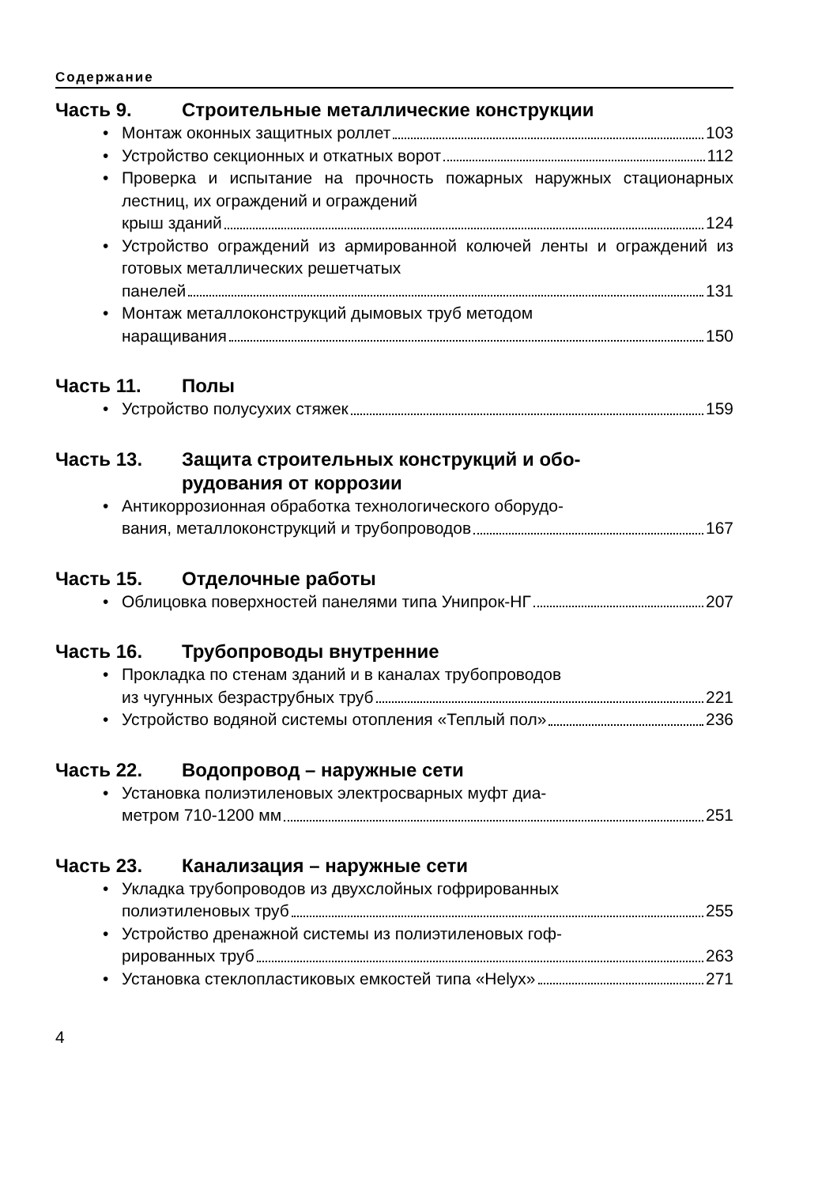Содержание
Часть 9. Строительные металлические конструкции
• Монтаж оконных защитных роллет 103
• Устройство секционных и откатных ворот 112
• Проверка и испытание на прочность пожарных наружных стационарных лестниц, их ограждений и ограждений
крыш зданий 124
• Устройство ограждений из армированной колючей ленты и ограждений из готовых металлических решетчатых
панелей 131
• Монтаж металлоконструкций дымовых труб методом
наращивания 150
Часть 11. Полы
• Устройство полусухих стяжек 159
Часть 13. Защита строительных конструкций и обо-
рудования от коррозии
• Антикоррозионная обработка технологического оборудо-
вания, металлоконструкций и трубопроводов 167
Часть 15. Отделочные работы
• Облицовка поверхностей панелями типа Унипрок-НГ 207
Часть 16. Трубопроводы внутренние
• Прокладка по стенам зданий и в каналах трубопроводов
из чугунных безраструбных труб 221
• Устройство водяной системы отопления «Теплый пол» 236
Часть 22. Водопровод – наружные сети
• Установка полиэтиленовых электросварных муфт диа-
метром 710-1200 мм 251
Часть 23. Канализация – наружные сети
• Укладка трубопроводов из двухслойных гофрированных
полиэтиленовых труб 255
• Устройство дренажной системы из полиэтиленовых гоф-
рированных труб 263
• Установка стеклопластиковых емкостей типа «Helyx» 271
4